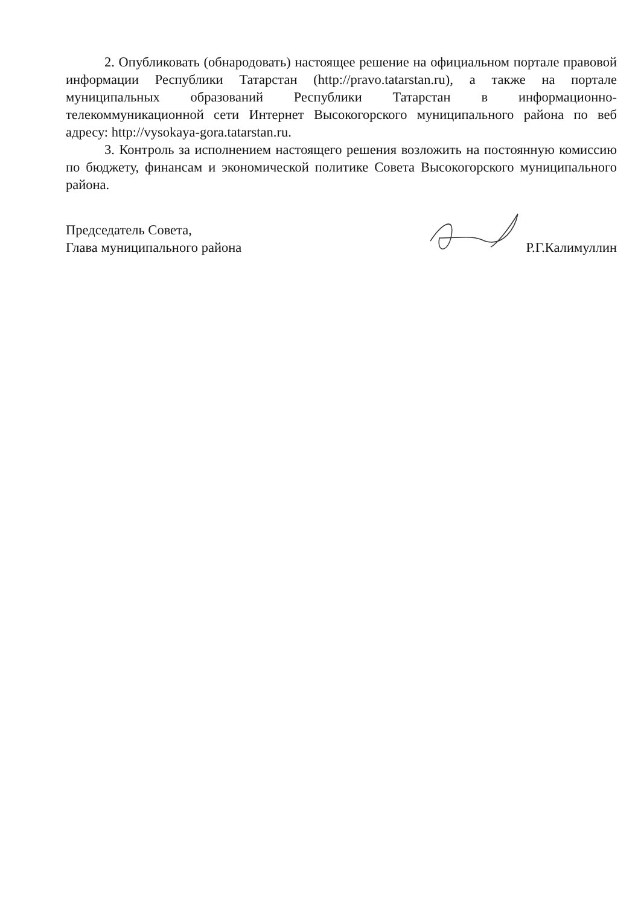2. Опубликовать (обнародовать) настоящее решение на официальном портале правовой информации Республики Татарстан (http://pravo.tatarstan.ru), а также на портале муниципальных образований Республики Татарстан в информационно-телекоммуникационной сети Интернет Высокогорского муниципального района по веб адресу: http://vysokaya-gora.tatarstan.ru.
3. Контроль за исполнением настоящего решения возложить на постоянную комиссию по бюджету, финансам и экономической политике Совета Высокогорского муниципального района.
Председатель Совета,
Глава муниципального района
Р.Г.Калимуллин